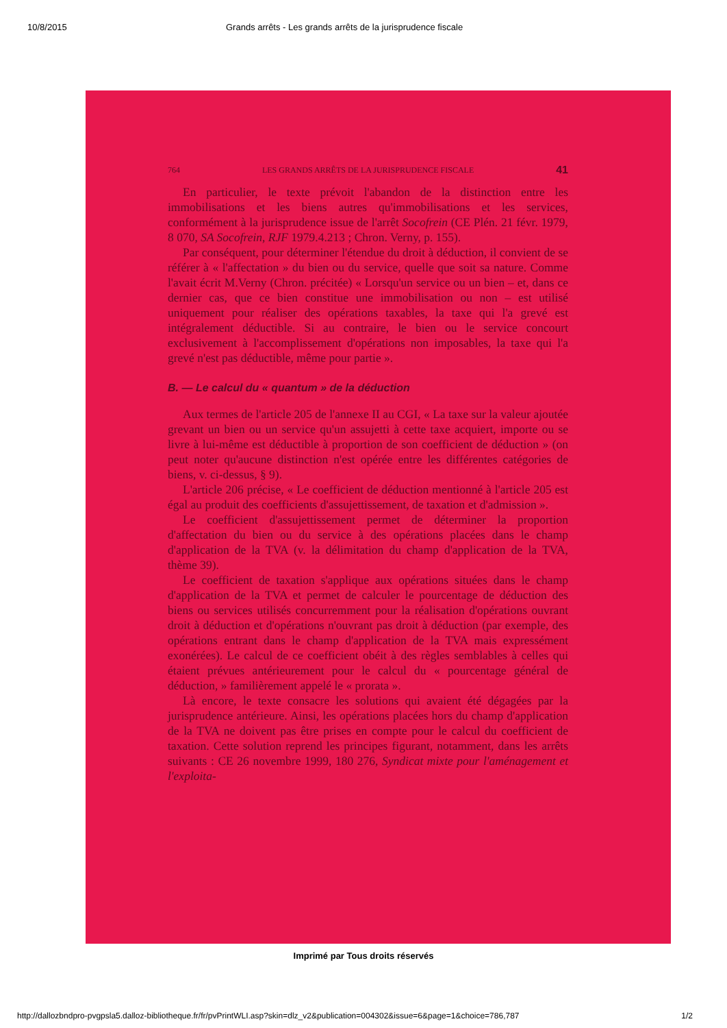10/8/2015 Grands arrêts - Les grands arrêts de la jurisprudence fiscale
764 LES GRANDS ARRÊTS DE LA JURISPRUDENCE FISCALE 41
En particulier, le texte prévoit l'abandon de la distinction entre les immobilisations et les biens autres qu'immobilisations et les services, conformément à la jurisprudence issue de l'arrêt Socofrein (CE Plén. 21 févr. 1979, 8 070, SA Socofrein, RJF 1979.4.213 ; Chron. Verny, p. 155).
Par conséquent, pour déterminer l'étendue du droit à déduction, il convient de se référer à « l'affectation » du bien ou du service, quelle que soit sa nature. Comme l'avait écrit M.Verny (Chron. précitée) « Lorsqu'un service ou un bien – et, dans ce dernier cas, que ce bien constitue une immobilisation ou non – est utilisé uniquement pour réaliser des opérations taxables, la taxe qui l'a grevé est intégralement déductible. Si au contraire, le bien ou le service concourt exclusivement à l'accomplissement d'opérations non imposables, la taxe qui l'a grevé n'est pas déductible, même pour partie ».
B. — Le calcul du « quantum » de la déduction
Aux termes de l'article 205 de l'annexe II au CGI, « La taxe sur la valeur ajoutée grevant un bien ou un service qu'un assujetti à cette taxe acquiert, importe ou se livre à lui-même est déductible à proportion de son coefficient de déduction » (on peut noter qu'aucune distinction n'est opérée entre les différentes catégories de biens, v. ci-dessus, § 9).
L'article 206 précise, « Le coefficient de déduction mentionné à l'article 205 est égal au produit des coefficients d'assujettissement, de taxation et d'admission ».
Le coefficient d'assujettissement permet de déterminer la proportion d'affectation du bien ou du service à des opérations placées dans le champ d'application de la TVA (v. la délimitation du champ d'application de la TVA, thème 39).
Le coefficient de taxation s'applique aux opérations situées dans le champ d'application de la TVA et permet de calculer le pourcentage de déduction des biens ou services utilisés concurremment pour la réalisation d'opérations ouvrant droit à déduction et d'opérations n'ouvrant pas droit à déduction (par exemple, des opérations entrant dans le champ d'application de la TVA mais expressément exonérées). Le calcul de ce coefficient obéit à des règles semblables à celles qui étaient prévues antérieurement pour le calcul du « pourcentage général de déduction, » familièrement appelé le « prorata ».
Là encore, le texte consacre les solutions qui avaient été dégagées par la jurisprudence antérieure. Ainsi, les opérations placées hors du champ d'application de la TVA ne doivent pas être prises en compte pour le calcul du coefficient de taxation. Cette solution reprend les principes figurant, notamment, dans les arrêts suivants : CE 26 novembre 1999, 180 276, Syndicat mixte pour l'aménagement et l'exploita-
Imprimé par Tous droits réservés
http://dallozbndpro-pvgpsla5.dalloz-bibliotheque.fr/fr/pvPrintWLI.asp?skin=dlz_v2&publication=004302&issue=6&page=1&choice=786,787 1/2